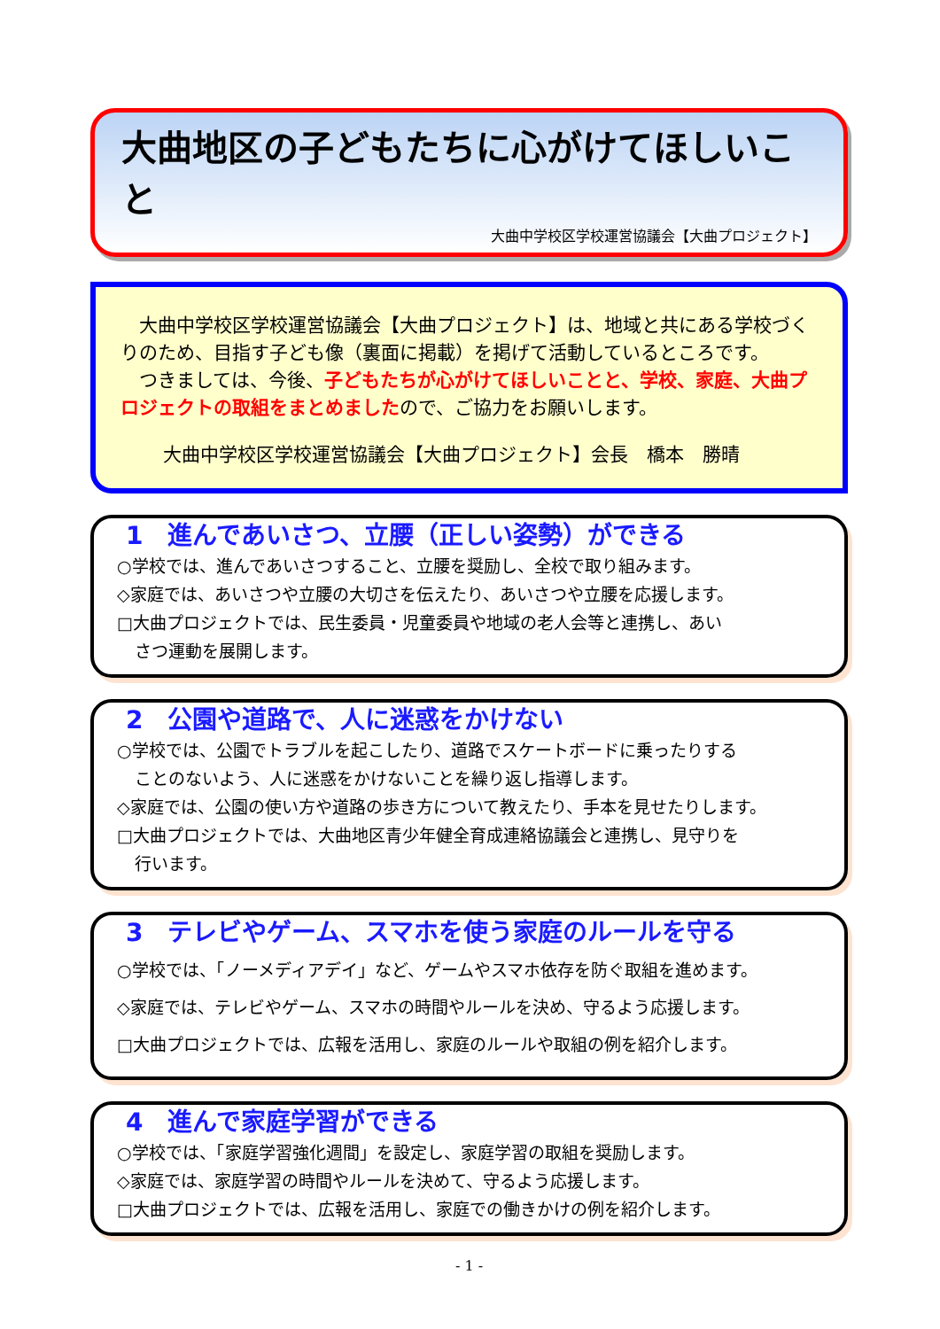大曲地区の子どもたちに心がけてほしいこと
大曲中学校区学校運営協議会【大曲プロジェクト】
　大曲中学校区学校運営協議会【大曲プロジェクト】は、地域と共にある学校づくりのため、目指す子ども像（裏面に掲載）を掲げて活動しているところです。
　つきましては、今後、子どもたちが心がけてほしいことと、学校、家庭、大曲プロジェクトの取組をまとめましたので、ご協力をお願いします。
大曲中学校区学校運営協議会【大曲プロジェクト】会長　橋本　勝晴
1　進んであいさつ、立腰（正しい姿勢）ができる
○学校では、進んであいさつすること、立腰を奨励し、全校で取り組みます。
◇家庭では、あいさつや立腰の大切さを伝えたり、あいさつや立腰を応援します。
□大曲プロジェクトでは、民生委員・児童委員や地域の老人会等と連携し、あい
さつ運動を展開します。
2　公園や道路で、人に迷惑をかけない
○学校では、公園でトラブルを起こしたり、道路でスケートボードに乗ったりする
ことのないよう、人に迷惑をかけないことを繰り返し指導します。
◇家庭では、公園の使い方や道路の歩き方について教えたり、手本を見せたりします。
□大曲プロジェクトでは、大曲地区青少年健全育成連絡協議会と連携し、見守りを
行います。
3　テレビやゲーム、スマホを使う家庭のルールを守る
○学校では、「ノーメディアデイ」など、ゲームやスマホ依存を防ぐ取組を進めます。
◇家庭では、テレビやゲーム、スマホの時間やルールを決め、守るよう応援します。
□大曲プロジェクトでは、広報を活用し、家庭のルールや取組の例を紹介します。
4　進んで家庭学習ができる
○学校では、「家庭学習強化週間」を設定し、家庭学習の取組を奨励します。
◇家庭では、家庭学習の時間やルールを決めて、守るよう応援します。
□大曲プロジェクトでは、広報を活用し、家庭での働きかけの例を紹介します。
- 1 -